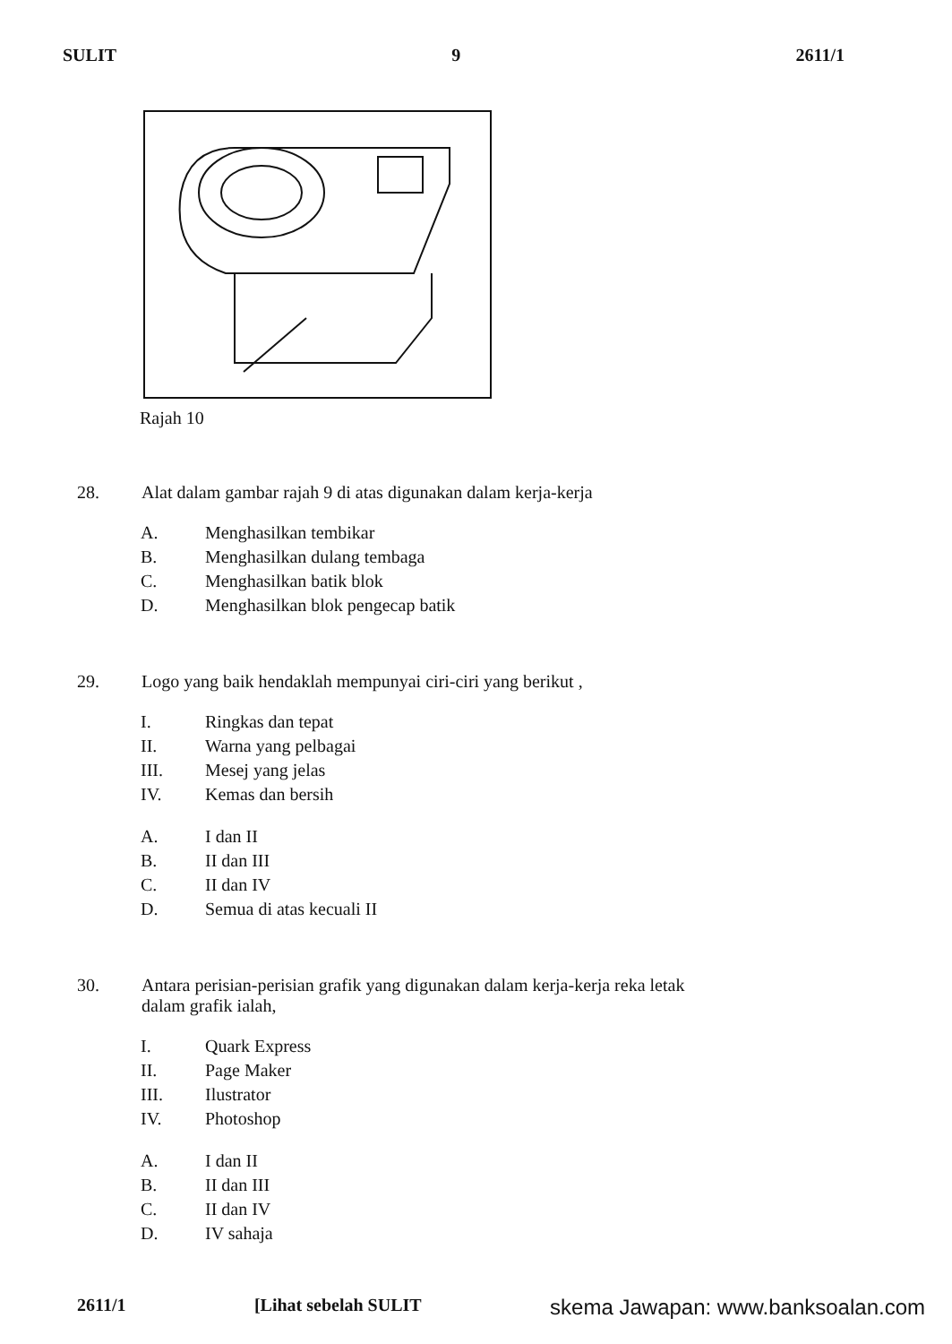SULIT 9 2611/1
Rajah 10
28. Alat dalam gambar rajah 9 di atas digunakan dalam kerja-kerja
A. Menghasilkan tembikar
B. Menghasilkan dulang tembaga
C. Menghasilkan batik blok
D. Menghasilkan blok pengecap batik
29. Logo yang baik hendaklah mempunyai ciri-ciri yang berikut ,
I. Ringkas dan tepat
II. Warna yang pelbagai
III. Mesej yang jelas
IV. Kemas dan bersih
A. I dan II
B. II dan III
C. II dan IV
D. Semua di atas kecuali II
30. Antara perisian-perisian grafik yang digunakan dalam kerja-kerja reka letak dalam grafik ialah,
I. Quark Express
II. Page Maker
III. Ilustrator
IV. Photoshop
A. I dan II
B. II dan III
C. II dan IV
D. IV sahaja
2611/1 [Lihat sebelah SULIT skema Jawapan: www.banksoalan.com